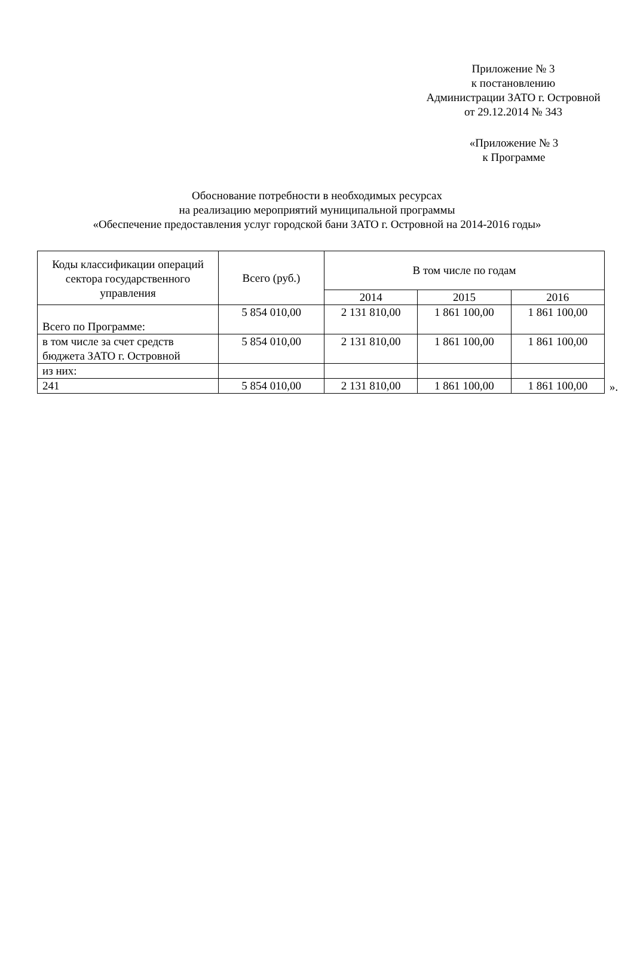Приложение № 3
к постановлению
Администрации ЗАТО г. Островной
от 29.12.2014 № 343
«Приложение № 3
к Программе
Обоснование потребности в необходимых ресурсах
на реализацию мероприятий муниципальной программы
«Обеспечение предоставления услуг городской бани ЗАТО г. Островной на 2014-2016 годы»
| Коды классификации операций сектора государственного управления | Всего (руб.) | В том числе по годам | | |
| --- | --- | --- | --- | --- |
| | | 2014 | 2015 | 2016 |
| Всего по Программе: | 5 854 010,00 | 2 131 810,00 | 1 861 100,00 | 1 861 100,00 |
| в том числе за счет средств бюджета ЗАТО г. Островной | 5 854 010,00 | 2 131 810,00 | 1 861 100,00 | 1 861 100,00 |
| из них: | | | | |
| 241 | 5 854 010,00 | 2 131 810,00 | 1 861 100,00 | 1 861 100,00 |
».